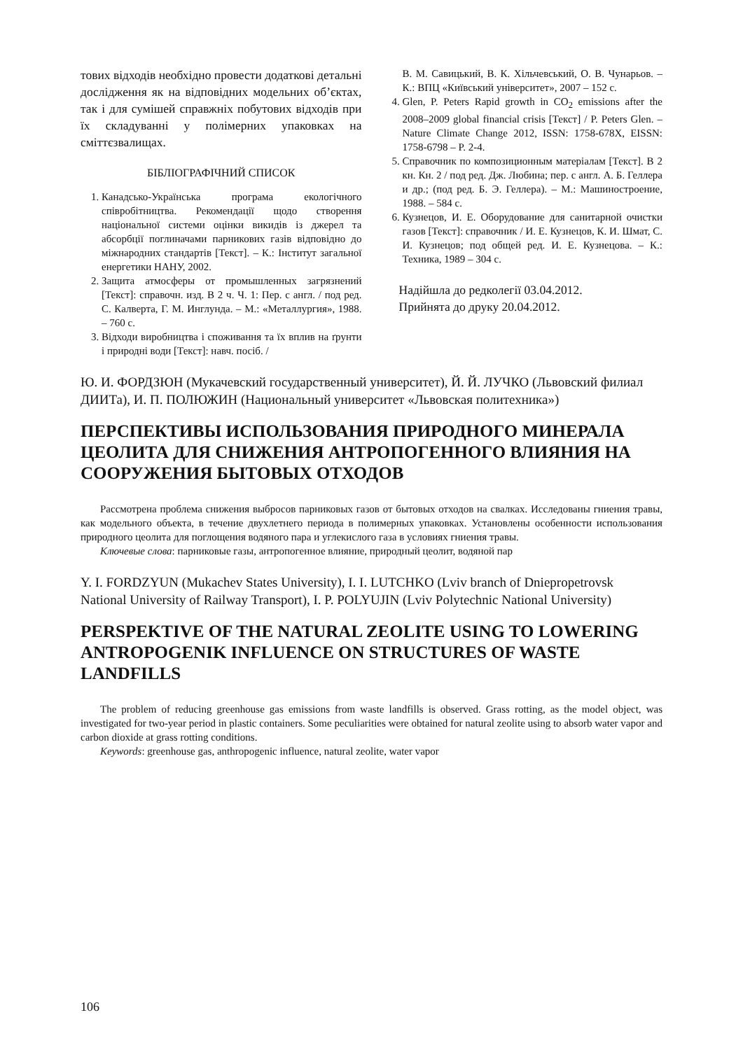тових відходів необхідно провести додаткові детальні дослідження як на відповідних модельних об’єктах, так і для сумішей справжніх побутових відходів при їх складуванні у полімерних упаковках на сміттєзвалищах.
БІБЛІОГРАФІЧНИЙ СПИСОК
1. Канадсько-Українська програма екологічного співробітництва. Рекомендації щодо створення національної системи оцінки викидів із джерел та абсорбції поглиначами парникових газів відповідно до міжнародних стандартів [Текст]. – К.: Інститут загальної енергетики НАНУ, 2002.
2. Защита атмосферы от промышленных загрязнений [Текст]: справочн. изд. В 2 ч. Ч. 1: Пер. с англ. / под ред. С. Калверта, Г. М. Инглунда. – М.: «Металлургия», 1988. – 760 с.
3. Відходи виробництва і споживання та їх вплив на ґрунти і природні води [Текст]: навч. посіб. /
В. М. Савицький, В. К. Хільчевський, О. В. Чунарьов. – К.: ВПЦ «Київський університет», 2007 – 152 с.
4. Glen, P. Peters Rapid growth in CO<sub>2</sub> emissions after the 2008–2009 global financial crisis [Текст] / P. Peters Glen. – Nature Climate Change 2012, ISSN: 1758-678X, EISSN: 1758-6798 – P. 2-4.
5. Справочник по композиционным матеріалам [Текст]. В 2 кн. Кн. 2 / под ред. Дж. Любина; пер. с англ. А. Б. Геллера и др.; (под ред. Б. Э. Геллера). – М.: Машиностроение, 1988. – 584 с.
6. Кузнецов, И. Е. Оборудование для санитарной очистки газов [Текст]: справочник / И. Е. Кузнецов, К. И. Шмат, С. И. Кузнецов; под общей ред. И. Е. Кузнецова. – К.: Техника, 1989 – 304 с.
Надійшла до редколегії 03.04.2012.
Прийнята до друку 20.04.2012.
Ю. И. ФОРДЗЮН (Мукачевский государственный университет), Й. Й. ЛУЧКО (Львовский филиал ДИИТа), И. П. ПОЛЮЖИН (Национальный университет «Львовская политехника»)
ПЕРСПЕКТИВЫ ИСПОЛЬЗОВАНИЯ ПРИРОДНОГО МИНЕРАЛА ЦЕОЛИТА ДЛЯ СНИЖЕНИЯ АНТРОПОГЕННОГО ВЛИЯНИЯ НА СООРУЖЕНИЯ БЫТОВЫХ ОТХОДОВ
Рассмотрена проблема снижения выбросов парниковых газов от бытовых отходов на свалках. Исследованы гниения травы, как модельного объекта, в течение двухлетнего периода в полимерных упаковках. Установлены особенности использования природного цеолита для поглощения водяного пара и углекислого газа в условиях гниения травы.
Ключевые слова: парниковые газы, антропогенное влияние, природный цеолит, водяной пар
Y. I. FORDZYUN (Mukachev States University), I. I. LUTCHKO (Lviv branch of Dniepropetrovsk National University of Railway Transport), I. P. POLYUJIN (Lviv Polytechnic National University)
PERSPEKTIVE OF THE NATURAL ZEOLITE USING TO LOWERING ANTROPOGENIK INFLUENCE ON STRUCTURES OF WASTE LANDFILLS
The problem of reducing greenhouse gas emissions from waste landfills is observed. Grass rotting, as the model object, was investigated for two-year period in plastic containers. Some peculiarities were obtained for natural zeolite using to absorb water vapor and carbon dioxide at grass rotting conditions.
Keywords: greenhouse gas, anthropogenic influence, natural zeolite, water vapor
106